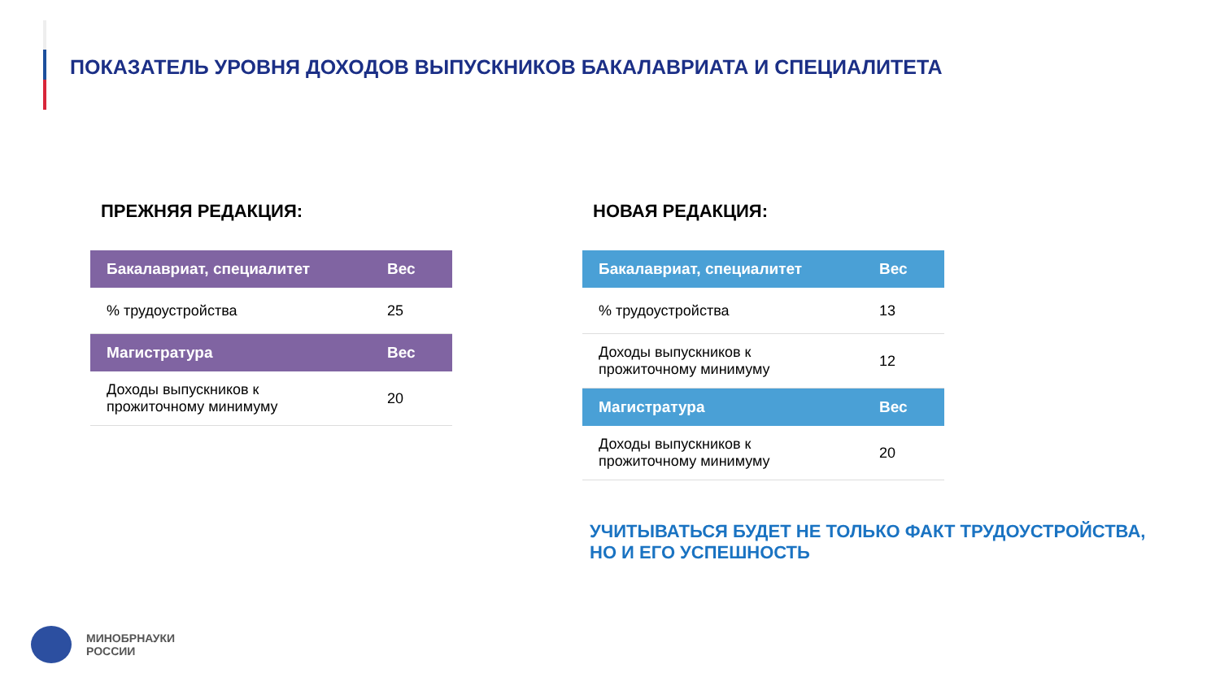ПОКАЗАТЕЛЬ УРОВНЯ ДОХОДОВ ВЫПУСКНИКОВ БАКАЛАВРИАТА И СПЕЦИАЛИТЕТА
ПРЕЖНЯЯ РЕДАКЦИЯ:
| Бакалавриат, специалитет | Вес |
| --- | --- |
| % трудоустройства | 25 |
| Магистратура | Вес |
| Доходы выпускников к прожиточному минимуму | 20 |
НОВАЯ РЕДАКЦИЯ:
| Бакалавриат, специалитет | Вес |
| --- | --- |
| % трудоустройства | 13 |
| Доходы выпускников к прожиточному минимуму | 12 |
| Магистратура | Вес |
| Доходы выпускников к прожиточному минимуму | 20 |
УЧИТЫВАТЬСЯ БУДЕТ НЕ ТОЛЬКО ФАКТ ТРУДОУСТРОЙСТВА, НО И ЕГО УСПЕШНОСТЬ
МИНОБРНАУКИ
РОССИИ